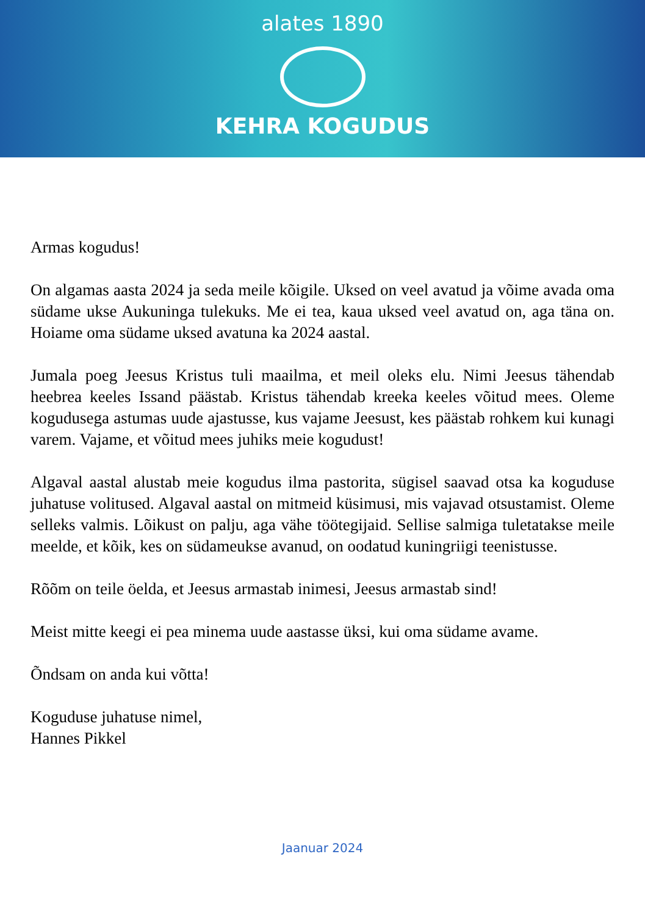alates 1890
KEHRA KOGUDUS
Armas kogudus!
On algamas aasta 2024 ja seda meile kõigile. Uksed on veel avatud ja võime avada oma südame ukse Aukuninga tulekuks. Me ei tea, kaua uksed veel avatud on, aga täna on. Hoiame oma südame uksed avatuna ka 2024 aastal.
Jumala poeg Jeesus Kristus tuli maailma, et meil oleks elu. Nimi Jeesus tähendab heebrea keeles Issand päästab. Kristus tähendab kreeka keeles võitud mees. Oleme kogudusega astumas uude ajastusse, kus vajame Jeesust, kes päästab rohkem kui kunagi varem. Vajame, et võitud mees juhiks meie kogudust!
Algaval aastal alustab meie kogudus ilma pastorita, sügisel saavad otsa ka koguduse juhatuse volitused. Algaval aastal on mitmeid küsimusi, mis vajavad otsustamist. Oleme selleks valmis. Lõikust on palju, aga vähe töötegijaid. Sellise salmiga tuletatakse meile meelde, et kõik, kes on südameukse avanud, on oodatud kuningriigi teenistusse.
Rõõm on teile öelda, et Jeesus armastab inimesi, Jeesus armastab sind!
Meist mitte keegi ei pea minema uude aastasse üksi, kui oma südame avame.
Õndsam on anda kui võtta!
Koguduse juhatuse nimel,
Hannes Pikkel
Jaanuar 2024